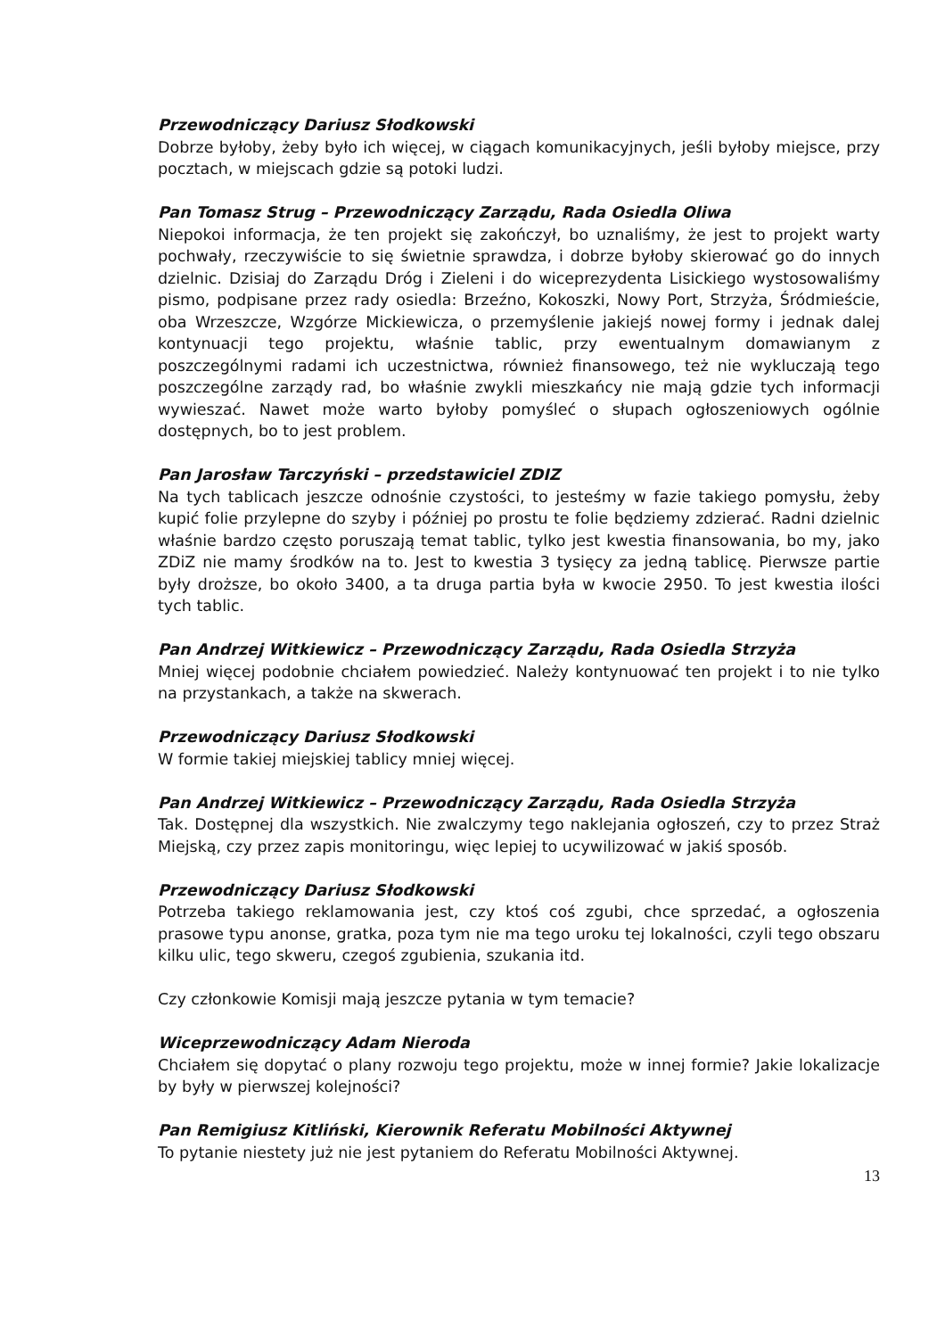Przewodniczący Dariusz Słodkowski
Dobrze byłoby, żeby było ich więcej, w ciągach komunikacyjnych, jeśli byłoby miejsce, przy pocztach, w miejscach gdzie są potoki ludzi.
Pan Tomasz Strug – Przewodniczący Zarządu, Rada Osiedla Oliwa
Niepokoi informacja, że ten projekt się zakończył, bo uznaliśmy, że jest to projekt warty pochwały, rzeczywiście to się świetnie sprawdza, i dobrze byłoby skierować go do innych dzielnic. Dzisiaj do Zarządu Dróg i Zieleni i do wiceprezydenta Lisickiego wystosowaliśmy pismo, podpisane przez rady osiedla: Brzeźno, Kokoszki, Nowy Port, Strzyża, Śródmieście, oba Wrzeszcze, Wzgórze Mickiewicza, o przemyślenie jakiejś nowej formy i jednak dalej kontynuacji tego projektu, właśnie tablic, przy ewentualnym domawianym z poszczególnymi radami ich uczestnictwa, również finansowego, też nie wykluczają tego poszczególne zarządy rad, bo właśnie zwykli mieszkańcy nie mają gdzie tych informacji wywieszać. Nawet może warto byłoby pomyśleć o słupach ogłoszeniowych ogólnie dostępnych, bo to jest problem.
Pan Jarosław Tarczyński – przedstawiciel ZDIZ
Na tych tablicach jeszcze odnośnie czystości, to jesteśmy w fazie takiego pomysłu, żeby kupić folie przylepne do szyby i później po prostu te folie będziemy zdzierać. Radni dzielnic właśnie bardzo często poruszają temat tablic, tylko jest kwestia finansowania, bo my, jako ZDiZ nie mamy środków na to. Jest to kwestia 3 tysięcy za jedną tablicę. Pierwsze partie były droższe, bo około 3400, a ta druga partia była w kwocie 2950. To jest kwestia ilości tych tablic.
Pan Andrzej Witkiewicz – Przewodniczący Zarządu, Rada Osiedla Strzyża
Mniej więcej podobnie chciałem powiedzieć. Należy kontynuować ten projekt i to nie tylko na przystankach, a także na skwerach.
Przewodniczący Dariusz Słodkowski
W formie takiej miejskiej tablicy mniej więcej.
Pan Andrzej Witkiewicz – Przewodniczący Zarządu, Rada Osiedla Strzyża
Tak. Dostępnej dla wszystkich. Nie zwalczymy tego naklejania ogłoszeń, czy to przez Straż Miejską, czy przez zapis monitoringu, więc lepiej to ucywilizować w jakiś sposób.
Przewodniczący Dariusz Słodkowski
Potrzeba takiego reklamowania jest, czy ktoś coś zgubi, chce sprzedać, a ogłoszenia prasowe typu anonse, gratka, poza tym nie ma tego uroku tej lokalności, czyli tego obszaru kilku ulic, tego skweru, czegoś zgubienia, szukania itd.
Czy członkowie Komisji mają jeszcze pytania w tym temacie?
Wiceprzewodniczący Adam Nieroda
Chciałem się dopytać o plany rozwoju tego projektu, może w innej formie? Jakie lokalizacje by były w pierwszej kolejności?
Pan Remigiusz Kitliński, Kierownik Referatu Mobilności Aktywnej
To pytanie niestety już nie jest pytaniem do Referatu Mobilności Aktywnej.
13